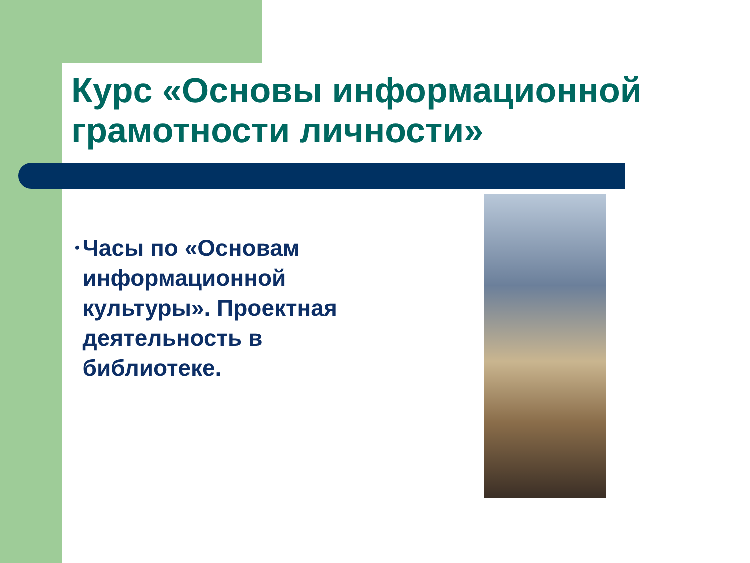Курс «Основы информационной грамотности личности»
• Часы по «Основам информационной культуры». Проектная деятельность в библиотеке.